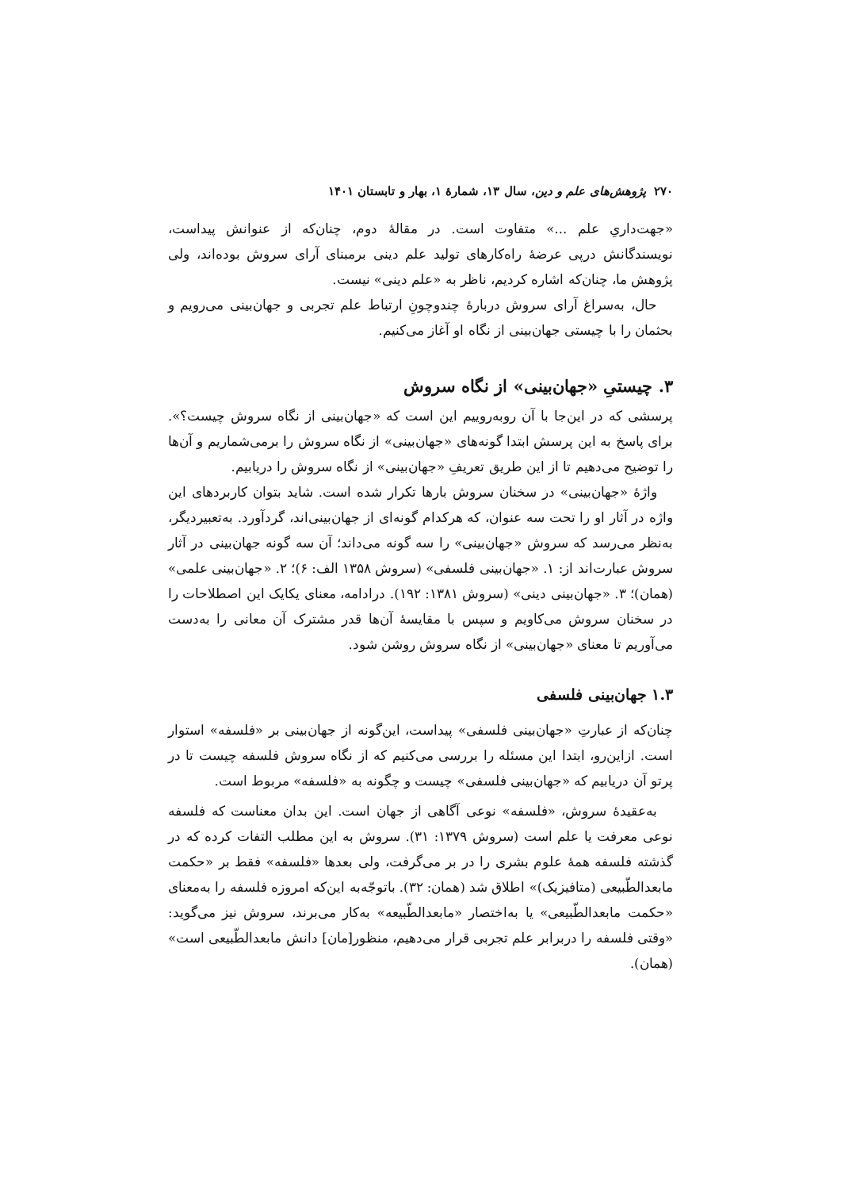۲۷۰ پژوهش‌های علم و دین، سال ۱۳، شمارهٔ ۱، بهار و تابستان ۱۴۰۱
«جهت‌داریِ علم ...» متفاوت است. در مقالهٔ دوم، چنان‌که از عنوانش پیداست، نویسندگانش درپی عرضهٔ راه‌کارهای تولید علم دینی برمبنای آرای سروش بوده‌اند، ولی پژوهش ما، چنان‌که اشاره کردیم، ناظر به «علم دینی» نیست.
حال، به‌سراغ آرای سروش دربارهٔ چندوچونِ ارتباط علم تجربی و جهان‌بینی می‌رویم و بحثمان را با چیستی جهان‌بینی از نگاه او آغاز می‌کنیم.
۳. چیستیِ «جهان‌بینی» از نگاه سروش
پرسشی که در این‌جا با آن روبه‌روییم این است که «جهان‌بینی از نگاه سروش چیست؟». برای پاسخ به این پرسش ابتدا گونه‌های «جهان‌بینی» از نگاه سروش را برمی‌شماریم و آن‌ها را توضیح می‌دهیم تا از این طریق تعریفِ «جهان‌بینی» از نگاه سروش را دریابیم.
واژهٔ «جهان‌بینی» در سخنان سروش بارها تکرار شده است. شاید بتوان کاربردهای این واژه در آثار او را تحت سه عنوان، که هرکدام گونه‌ای از جهان‌بینی‌اند، گردآورد. به‌تعبیردیگر، به‌نظر می‌رسد که سروش «جهان‌بینی» را سه گونه می‌داند؛ آن سه گونه جهان‌بینی در آثار سروش عبارت‌اند از: ۱. «جهان‌بینی فلسفی» (سروش ۱۳۵۸ الف: ۶)؛ ۲. «جهان‌بینی علمی» (همان)؛ ۳. «جهان‌بینی دینی» (سروش ۱۳۸۱: ۱۹۲). درادامه، معنای یکایک این اصطلاحات را در سخنان سروش می‌کاویم و سپس با مقایسهٔ آن‌ها قدر مشترک آن معانی را به‌دست می‌آوریم تا معنای «جهان‌بینی» از نگاه سروش روشن شود.
۱.۳ جهان‌بینی فلسفی
چنان‌که از عبارتِ «جهان‌بینی فلسفی» پیداست، این‌گونه از جهان‌بینی بر «فلسفه» استوار است. ازاین‌رو، ابتدا این مسئله را بررسی می‌کنیم که از نگاه سروش فلسفه چیست تا در پرتو آن دریابیم که «جهان‌بینی فلسفی» چیست و چگونه به «فلسفه» مربوط است.
به‌عقیدهٔ سروش، «فلسفه» نوعی آگاهی از جهان است. این بدان معناست که فلسفه نوعی معرفت یا علم است (سروش ۱۳۷۹: ۳۱). سروش به این مطلب التفات کرده که در گذشته فلسفه همهٔ علوم بشری را در بر می‌گرفت، ولی بعدها «فلسفه» فقط بر «حکمت مابعدالطّبیعی (متافیزیک)» اطلاق شد (همان: ۳۲). باتوجّه‌به این‌که امروزه فلسفه را به‌معنای «حکمت مابعدالطّبیعی» یا به‌اختصار «مابعدالطّبیعه» به‌کار می‌برند، سروش نیز می‌گوید: «وقتی فلسفه را دربرابر علم تجربی قرار می‌دهیم، منظور[مان] دانش مابعدالطّبیعی است» (همان).